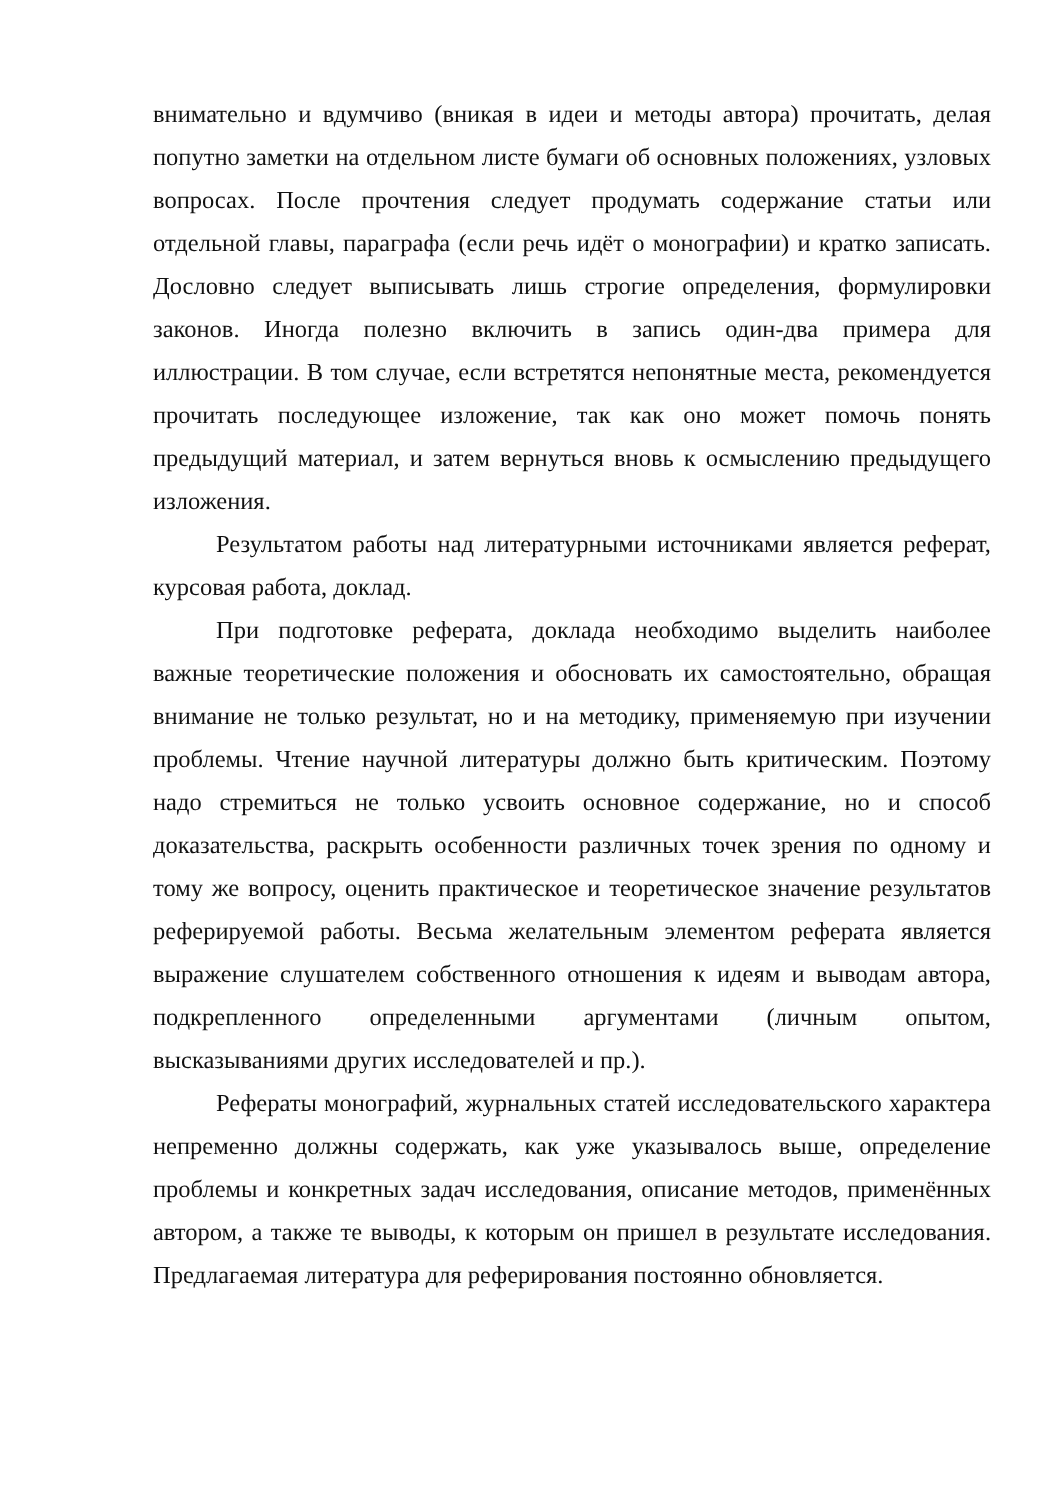внимательно и вдумчиво (вникая в идеи и методы автора) прочитать, делая попутно заметки на отдельном листе бумаги об основных положениях, узловых вопросах. После прочтения следует продумать содержание статьи или отдельной главы, параграфа (если речь идёт о монографии) и кратко записать. Дословно следует выписывать лишь строгие определения, формулировки законов. Иногда полезно включить в запись один-два примера для иллюстрации. В том случае, если встретятся непонятные места, рекомендуется прочитать последующее изложение, так как оно может помочь понять предыдущий материал, и затем вернуться вновь к осмыслению предыдущего изложения.
Результатом работы над литературными источниками является реферат, курсовая работа, доклад.
При подготовке реферата, доклада необходимо выделить наиболее важные теоретические положения и обосновать их самостоятельно, обращая внимание не только результат, но и на методику, применяемую при изучении проблемы. Чтение научной литературы должно быть критическим. Поэтому надо стремиться не только усвоить основное содержание, но и способ доказательства, раскрыть особенности различных точек зрения по одному и тому же вопросу, оценить практическое и теоретическое значение результатов реферируемой работы. Весьма желательным элементом реферата является выражение слушателем собственного отношения к идеям и выводам автора, подкрепленного определенными аргументами (личным опытом, высказываниями других исследователей и пр.).
Рефераты монографий, журнальных статей исследовательского характера непременно должны содержать, как уже указывалось выше, определение проблемы и конкретных задач исследования, описание методов, применённых автором, а также те выводы, к которым он пришел в результате исследования. Предлагаемая литература для реферирования постоянно обновляется.